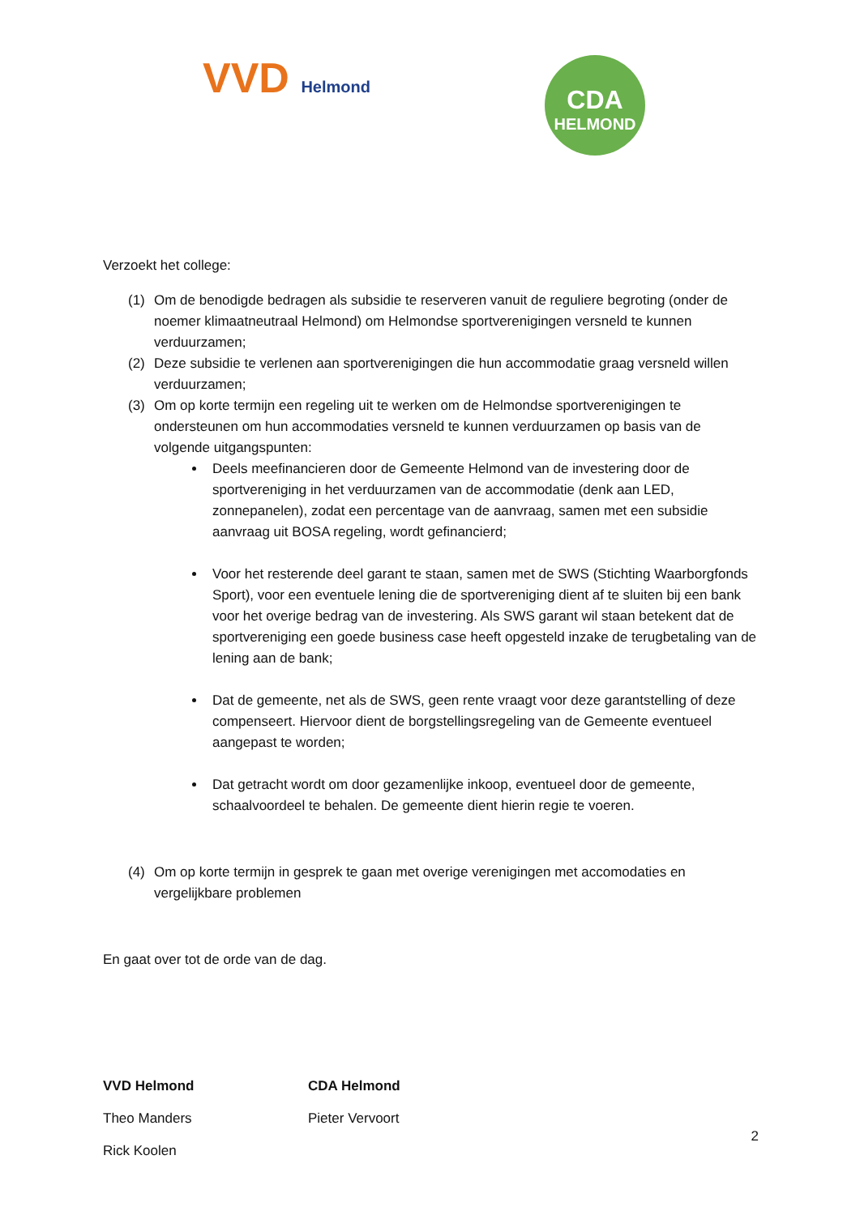VVD Helmond
CDA
HELMOND
Verzoekt het college:
(1) Om de benodigde bedragen als subsidie te reserveren vanuit de reguliere begroting (onder de noemer klimaatneutraal Helmond) om Helmondse sportverenigingen versneld te kunnen verduurzamen;
(2) Deze subsidie te verlenen aan sportverenigingen die hun accommodatie graag versneld willen verduurzamen;
(3) Om op korte termijn een regeling uit te werken om de Helmondse sportverenigingen te ondersteunen om hun accommodaties versneld te kunnen verduurzamen op basis van de volgende uitgangspunten:
Deels meefinancieren door de Gemeente Helmond van de investering door de sportvereniging in het verduurzamen van de accommodatie (denk aan LED, zonnepanelen), zodat een percentage van de aanvraag, samen met een subsidie aanvraag uit BOSA regeling, wordt gefinancierd;
Voor het resterende deel garant te staan, samen met de SWS (Stichting Waarborgfonds Sport), voor een eventuele lening die de sportvereniging dient af te sluiten bij een bank voor het overige bedrag van de investering. Als SWS garant wil staan betekent dat de sportvereniging een goede business case heeft opgesteld inzake de terugbetaling van de lening aan de bank;
Dat de gemeente, net als de SWS, geen rente vraagt voor deze garantstelling of deze compenseert. Hiervoor dient de borgstellingsregeling van de Gemeente eventueel aangepast te worden;
Dat getracht wordt om door gezamenlijke inkoop, eventueel door de gemeente, schaalvoordeel te behalen. De gemeente dient hierin regie te voeren.
(4) Om op korte termijn in gesprek te gaan met overige verenigingen met accomodaties en vergelijkbare problemen
En gaat over tot de orde van de dag.
VVD Helmond
Theo Manders
Rick Koolen
CDA Helmond
Pieter Vervoort
2